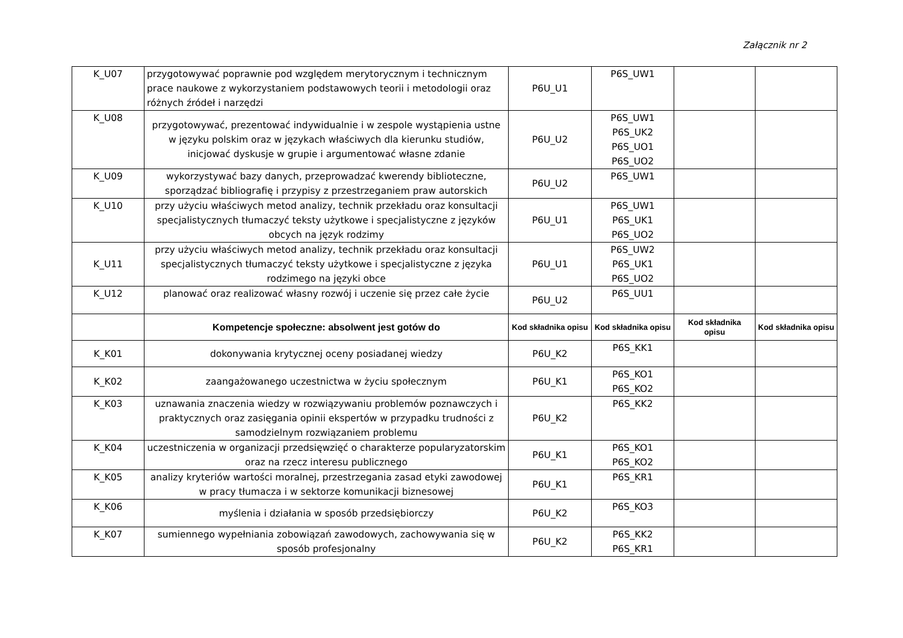Załącznik nr 2
| K_U07 | przygotowywać poprawnie pod względem merytorycznym i technicznym prace naukowe z wykorzystaniem podstawowych teorii i metodologii oraz różnych źródeł i narzędzi | P6U_U1 | P6S_UW1 | | |
| K_U08 | przygotowywać, prezentować indywidualnie i w zespole wystąpienia ustne w języku polskim oraz w językach właściwych dla kierunku studiów, inicjować dyskusje w grupie i argumentować własne zdanie | P6U_U2 | P6S_UW1 P6S_UK2 P6S_UO1 P6S_UO2 | | |
| K_U09 | wykorzystywać bazy danych, przeprowadzać kwerendy biblioteczne, sporządzać bibliografię i przypisy z przestrzeganiem praw autorskich | P6U_U2 | P6S_UW1 | | |
| K_U10 | przy użyciu właściwych metod analizy, technik przekładu oraz konsultacji specjalistycznych tłumaczyć teksty użytkowe i specjalistyczne z języków obcych na język rodzimy | P6U_U1 | P6S_UW1 P6S_UK1 P6S_UO2 | | |
| K_U11 | przy użyciu właściwych metod analizy, technik przekładu oraz konsultacji specjalistycznych tłumaczyć teksty użytkowe i specjalistyczne z języka rodzimego na języki obce | P6U_U1 | P6S_UW2 P6S_UK1 P6S_UO2 | | |
| K_U12 | planować oraz realizować własny rozwój i uczenie się przez całe życie | P6U_U2 | P6S_UU1 | | |
| | Kompetencje społeczne: absolwent jest gotów do | Kod składnika opisu | Kod składnika opisu | Kod składnika opisu | Kod składnika opisu |
| K_K01 | dokonywania krytycznej oceny posiadanej wiedzy | P6U_K2 | P6S_KK1 | | |
| K_K02 | zaangażowanego uczestnictwa w życiu społecznym | P6U_K1 | P6S_KO1 P6S_KO2 | | |
| K_K03 | uznawania znaczenia wiedzy w rozwiązywaniu problemów poznawczych i praktycznych oraz zasięgania opinii ekspertów w przypadku trudności z samodzielnym rozwiązaniem problemu | P6U_K2 | P6S_KK2 | | |
| K_K04 | uczestniczenia w organizacji przedsięwzięć o charakterze popularyzatorskim oraz na rzecz interesu publicznego | P6U_K1 | P6S_KO1 P6S_KO2 | | |
| K_K05 | analizy kryteriów wartości moralnej, przestrzegania zasad etyki zawodowej w pracy tłumacza i w sektorze komunikacji biznesowej | P6U_K1 | P6S_KR1 | | |
| K_K06 | myślenia i działania w sposób przedsiębiorczy | P6U_K2 | P6S_KO3 | | |
| K_K07 | sumiennego wypełniania zobowiązań zawodowych, zachowywania się w sposób profesjonalny | P6U_K2 | P6S_KK2 P6S_KR1 | | |